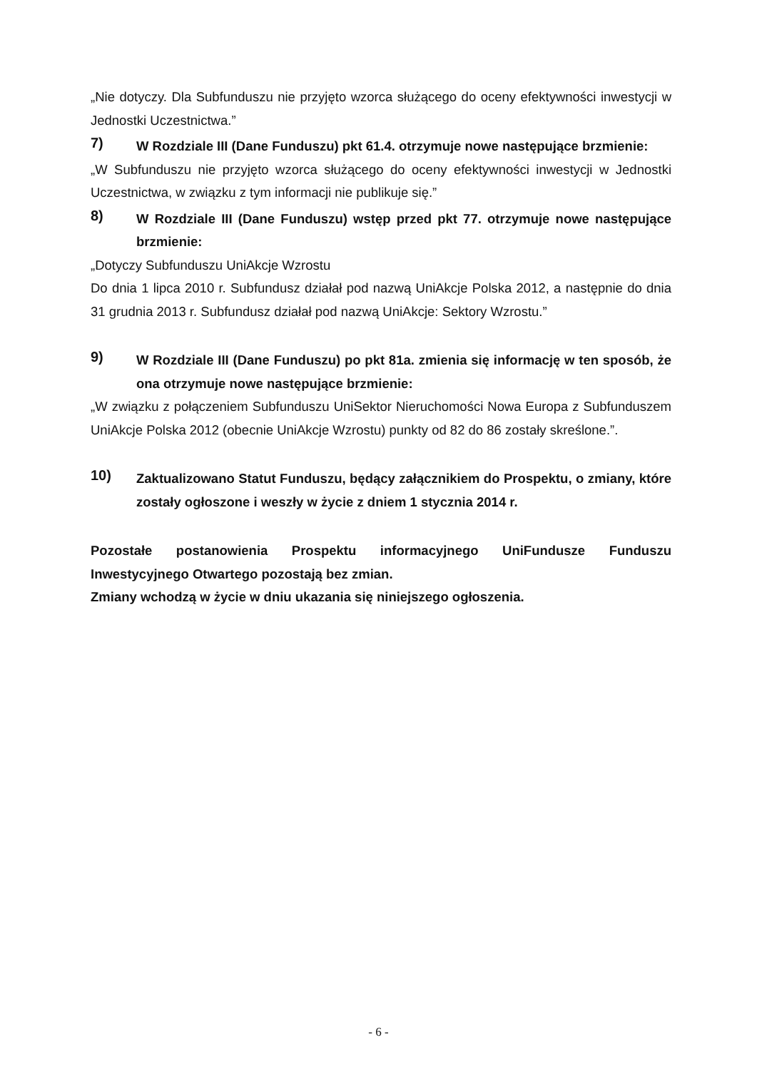„Nie dotyczy. Dla Subfunduszu nie przyjęto wzorca służącego do oceny efektywności inwestycji w Jednostki Uczestnictwa.”
7)
W Rozdziale III (Dane Funduszu) pkt 61.4. otrzymuje nowe następujące brzmienie:
„W Subfunduszu nie przyjęto wzorca służącego do oceny efektywności inwestycji w Jednostki Uczestnictwa, w związku z tym informacji nie publikuje się.”
8)
W Rozdziale III (Dane Funduszu) wstęp przed pkt 77. otrzymuje nowe następujące brzmienie:
„Dotyczy Subfunduszu UniAkcje Wzrostu
Do dnia 1 lipca 2010 r. Subfundusz działał pod nazwą UniAkcje Polska 2012, a następnie do dnia 31 grudnia 2013 r. Subfundusz działał pod nazwą UniAkcje: Sektory Wzrostu.”
9)
W Rozdziale III (Dane Funduszu) po pkt 81a. zmienia się informację w ten sposób, że ona otrzymuje nowe następujące brzmienie:
„W związku z połączeniem Subfunduszu UniSektor Nieruchomości Nowa Europa z Subfunduszem UniAkcje Polska 2012 (obecnie UniAkcje Wzrostu) punkty od 82 do 86 zostały skreślone.”.
10)
Zaktualizowano Statut Funduszu, będący załącznikiem do Prospektu, o zmiany, które zostały ogłoszone i weszły w życie z dniem 1 stycznia 2014 r.
Pozostałe postanowienia Prospektu informacyjnego UniFundusze Funduszu Inwestycyjnego Otwartego pozostają bez zmian.
Zmiany wchodzą w życie w dniu ukazania się niniejszego ogłoszenia.
- 6 -